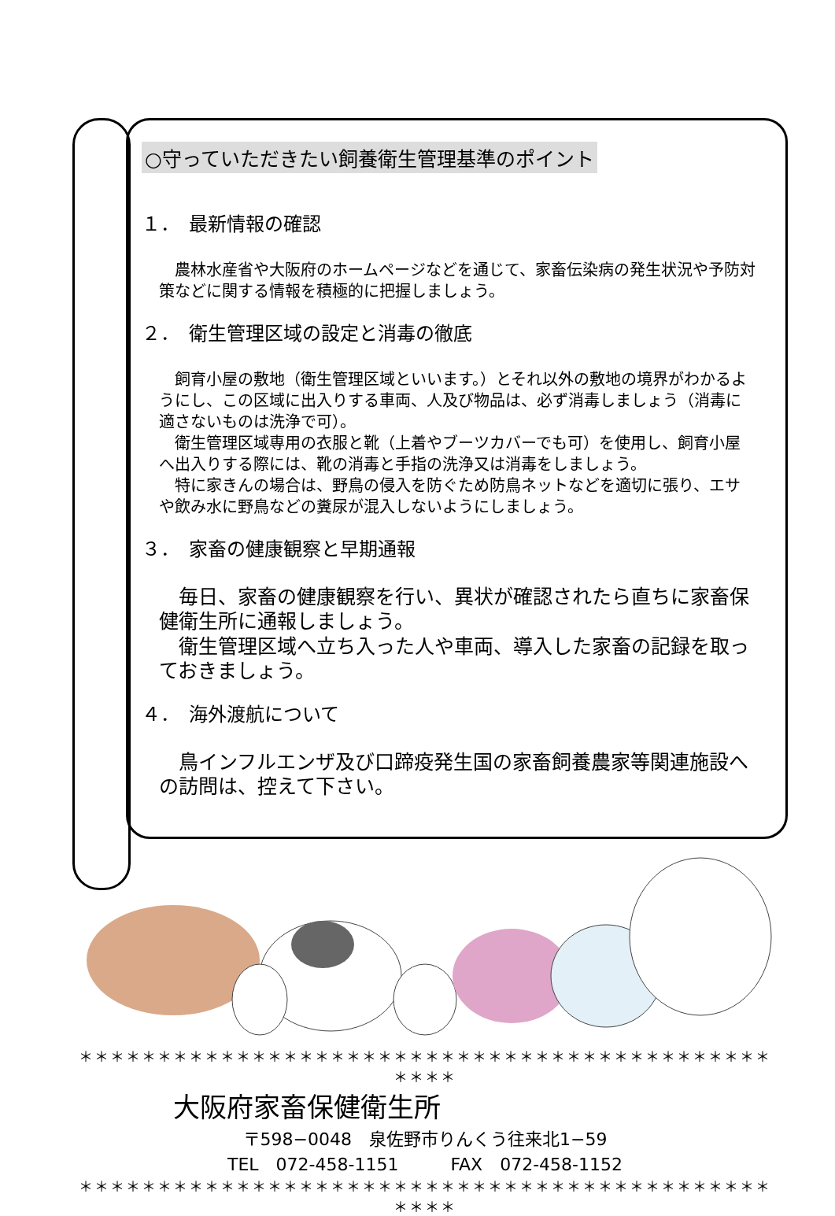○守っていただきたい飼養衛生管理基準のポイント
１．　最新情報の確認
　農林水産省や大阪府のホームページなどを通じて、家畜伝染病の発生状況や予防対策などに関する情報を積極的に把握しましょう。
２．　衛生管理区域の設定と消毒の徹底
　飼育小屋の敷地（衛生管理区域といいます。）とそれ以外の敷地の境界がわかるようにし、この区域に出入りする車両、人及び物品は、必ず消毒しましょう（消毒に適さないものは洗浄で可）。
　衛生管理区域専用の衣服と靴（上着やブーツカバーでも可）を使用し、飼育小屋へ出入りする際には、靴の消毒と手指の洗浄又は消毒をしましょう。
　特に家きんの場合は、野鳥の侵入を防ぐため防鳥ネットなどを適切に張り、エサや飲み水に野鳥などの糞尿が混入しないようにしましょう。
３．　家畜の健康観察と早期通報
　毎日、家畜の健康観察を行い、異状が確認されたら直ちに家畜保健衛生所に通報しましょう。
　衛生管理区域へ立ち入った人や車両、導入した家畜の記録を取っておきましょう。
４．　海外渡航について
　鳥インフルエンザ及び口蹄疫発生国の家畜飼養農家等関連施設への訪問は、控えて下さい。
＊＊＊＊＊＊＊＊＊＊＊＊＊＊＊＊＊＊＊＊＊＊＊＊＊＊＊＊＊＊＊＊＊＊＊＊＊＊＊＊＊＊＊＊＊＊＊＊
大阪府家畜保健衛生所
〒598−0048　泉佐野市りんくう往来北1−59
TEL　072-458-1151　　　FAX　072-458-1152
＊＊＊＊＊＊＊＊＊＊＊＊＊＊＊＊＊＊＊＊＊＊＊＊＊＊＊＊＊＊＊＊＊＊＊＊＊＊＊＊＊＊＊＊＊＊＊＊